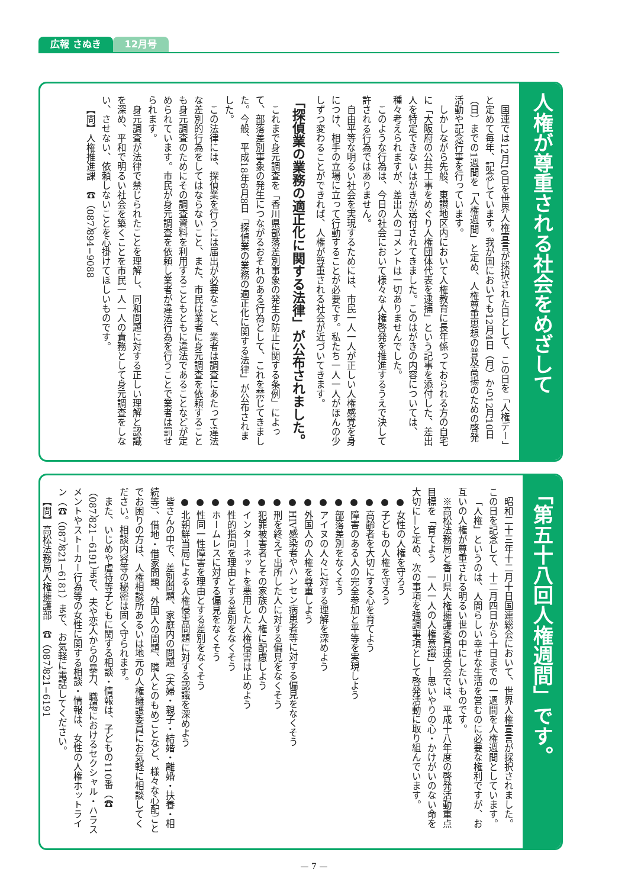広報 さぬき 12月号
人権が尊重される社会をめざして
国連では12月10日を世界人権宣言が採択された日として、この日を「人権デー」と定めて毎年、記念しています。我が国においても12月4日（月）から12月10日（日）までの1週間を「人権週間」と定め、人権尊重思想の普及高揚のための啓発活動や記念行事を行っています。
しかしながら先般、東讃地区内において人権教育に長年係っておられる方の自宅に「大阪府の公共工事をめぐり人権団体代表を逮捕」という記事を添付した、差出人を特定できないはがきが送付されてきました。このはがきの内容については、種々考えられますが、差出人のコメントは一切ありませんでした。
このような行為は、今日の社会において様々な人権啓発を推進するうえで決して許される行為ではありません。
自由平等な明るい社会を実現するためには、市民一人一人が正しい人権感覚を身につけ、相手の立場に立って行動することが必要です。私たち一人一人がほんの少しずつ変わることができれば、人権が尊重される社会が近づいてきます。
「探偵業の業務の適正化に関する法律」が公布されました。
これまで身元調査を「香川県部落差別事象の発生の防止に関する条例」によって、部落差別事象の発生につながるおそれのある行為として、これを禁じてきました。今般、平成18年6月8日「探偵業の業務の適正化に関する法律」が公布されました。
この法律には、探偵業を行うには届出が必要なこと、業者は調査にあたって違法な差別的行為をしてはならないこと、また、市民は業者に身元調査を依頼することも身元調査のためにその調査資料を利用することもともに違法であることなどが定められています。市民が身元調査を依頼し業者が違法行為を行うことで業者は罰せられます。
身元調査が法律で禁じられたことを理解し、同和問題に対する正しい理解と認識を深め、平和で明るい社会を築くことを市民一人一人の責務として身元調査をしない、させない、依頼しないことを心掛けてほしいものです。
【問】人権推進課　☎（087）894−9088
「第五十八回人権週間」です。
昭和二十三年十二月十日国連総会において、世界人権宣言が採択されました。この日を記念して、十二月四日から十日までの一週間を人権週間としています。
「人権」というのは、人間らしい幸せな生活を営むのに必要な権利ですが、お互いの人権が尊重される明るい世の中にしたいものです。
※高松法務局と香川県人権擁護委員連合会では、平成十八年度の啓発活動重点目標を「育てよう　一人一人の人権意識」―思いやりの心・かけがいのない命を大切に―と定め、次の事項を強調事項として啓発活動に取り組んでいます。
● 女性の人権を守ろう
● 子どもの人権を守ろう
● 高齢者を大切にする心を育てよう
● 障害のある人の完全参加と平等を実現しよう
● 部落差別をなくそう
● アイヌの人々に対する理解を深めよう
● 外国人の人権を尊重しよう
● HIV感染者やハンセン病患者等に対する偏見をなくそう
● 刑を終えて出所した人に対する偏見をなくそう
● 犯罪被害者とその家族の人権に配慮しよう
● インターネットを悪用した人権侵害は止めよう
● 性的指向を理由とする差別をなくそう
● ホームレスに対する偏見をなくそう
● 性同一性障害を理由とする差別をなくそう
● 北朝鮮当局による人権侵害問題に対する認識を深めよう
皆さんの中で、差別問題、家庭内の問題（夫婦・親子・結婚・離婚・扶養・相続等）、借地・借家問題、外国人の問題、隣人とのもめごとなど、様々な心配ごとでお困りの方は、人権相談所あるいは地元の人権擁護委員にお気軽に相談してください。相談内容等の秘密は固く守られます。
また、いじめや虐待等子どもに関する相談・情報は、子どもの110番（☎（087）821−6191）まで、夫や恋人からの暴力、職場におけるセクシャル・ハラスメントやストーカー行為等の女性に関する相談・情報は、女性の人権ホットライン（☎（087）821−6181）まで、お気軽に電話してください。
【問】高松法務局人権擁護部　☎（087）821−6191
— 7 —